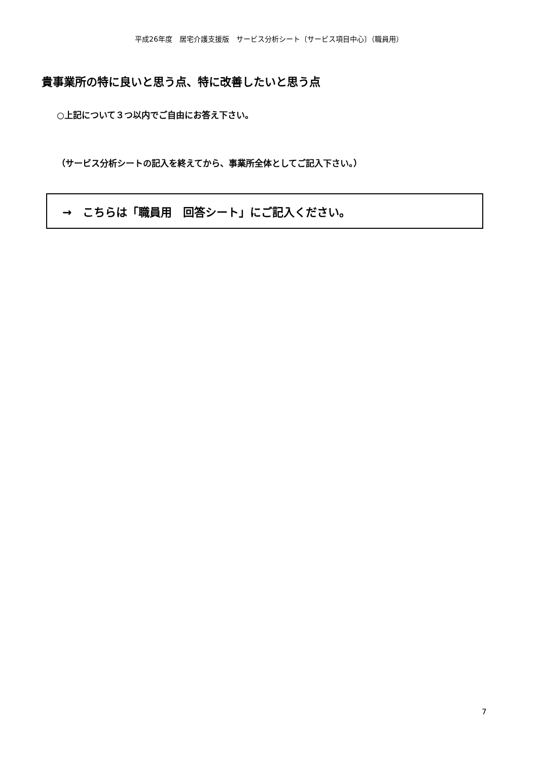平成26年度　居宅介護支援版　サービス分析シート〔サービス項目中心〕（職員用）
貴事業所の特に良いと思う点、特に改善したいと思う点
○上記について３つ以内でご自由にお答え下さい。
（サービス分析シートの記入を終えてから、事業所全体としてご記入下さい。）
→　こちらは「職員用　回答シート」にご記入ください。
7